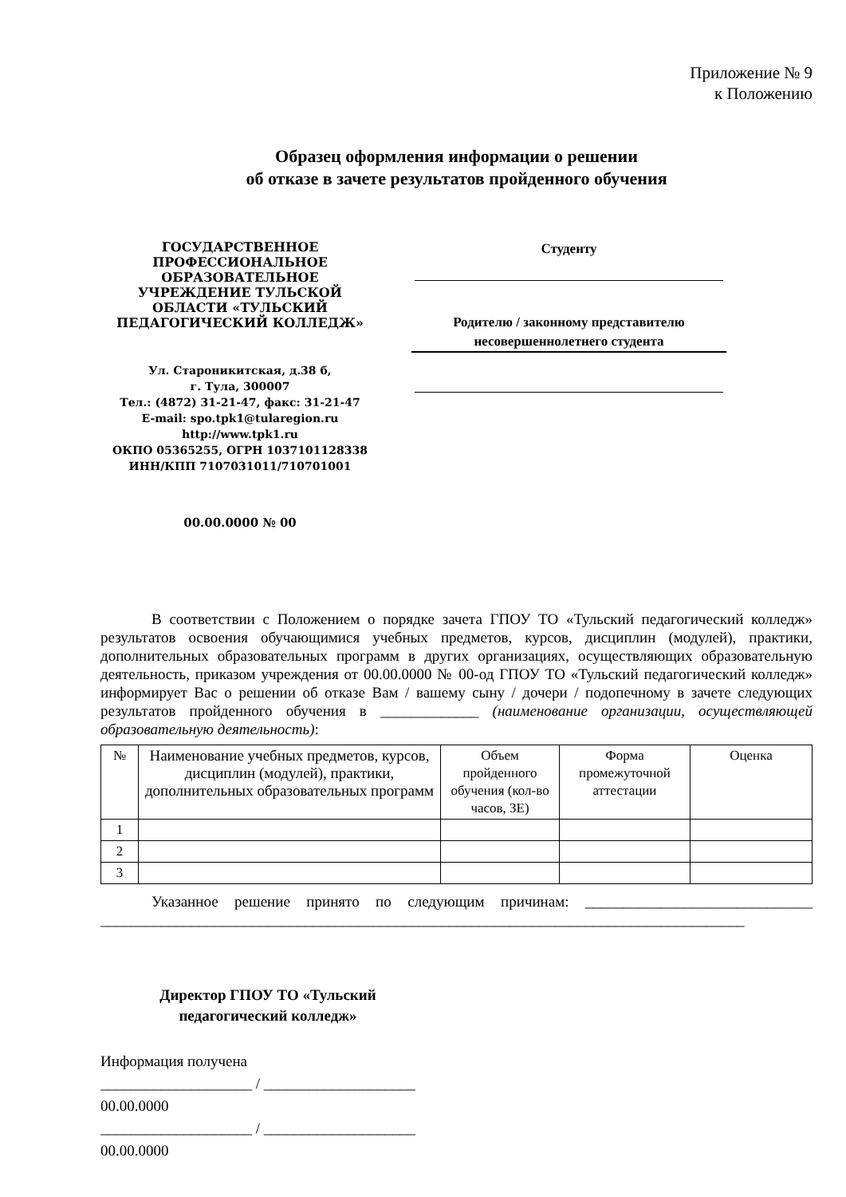Приложение № 9
к Положению
Образец оформления информации о решении
об отказе в зачете результатов пройденного обучения
ГОСУДАРСТВЕННОЕ
ПРОФЕССИОНАЛЬНОЕ
ОБРАЗОВАТЕЛЬНОЕ
УЧРЕЖДЕНИЕ ТУЛЬСКОЙ
ОБЛАСТИ «ТУЛЬСКИЙ
ПЕДАГОГИЧЕСКИЙ КОЛЛЕДЖ»
Ул. Староникитская, д.38 б,
г. Тула, 300007
Тел.: (4872) 31-21-47, факс: 31-21-47
E-mail: spo.tpk1@tularegion.ru
http://www.tpk1.ru
ОКПО 05365255, ОГРН 1037101128338
ИНН/КПП 7107031011/710701001
00.00.0000 № 00
Студенту
Родителю / законному представителю
несовершеннолетнего студента
В соответствии с Положением о порядке зачета ГПОУ ТО «Тульский педагогический колледж» результатов освоения обучающимися учебных предметов, курсов, дисциплин (модулей), практики, дополнительных образовательных программ в других организациях, осуществляющих образовательную деятельность, приказом учреждения от 00.00.0000 № 00-од ГПОУ ТО «Тульский педагогический колледж» информирует Вас о решении об отказе Вам / вашему сыну / дочери / подопечному в зачете следующих результатов пройденного обучения в _____________ (наименование организации, осуществляющей образовательную деятельность):
| № | Наименование учебных предметов, курсов, дисциплин (модулей), практики, дополнительных образовательных программ | Объем пройденного обучения (кол-во часов, ЗЕ) | Форма промежуточной аттестации | Оценка |
| --- | --- | --- | --- | --- |
| 1 | | | | |
| 2 | | | | |
| 3 | | | | |
Указанное решение принято по следующим причинам: ______________________________ _____________________________________________________________________________________
Директор ГПОУ ТО «Тульский
педагогический колледж»
Информация получена
____________________ / ____________________
00.00.0000
____________________ / ____________________
00.00.0000